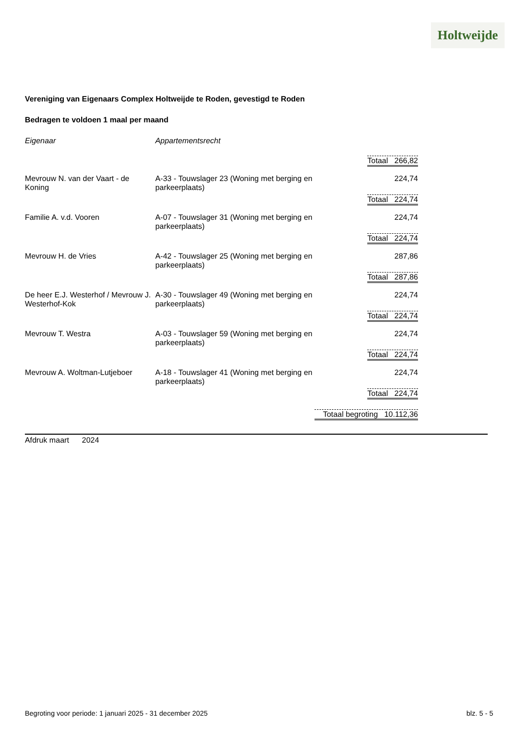Holtweijde
Vereniging van Eigenaars Complex Holtweijde te Roden, gevestigd te Roden
Bedragen te voldoen 1 maal per maand
| Eigenaar | Appartementsrecht | |
| --- | --- | --- |
| | | Totaal 266,82 |
| Mevrouw N. van der Vaart - de Koning | A-33 - Touwslager 23 (Woning met berging en parkeerplaats) | 224,74 |
| | | Totaal 224,74 |
| Familie A. v.d. Vooren | A-07 - Touwslager 31 (Woning met berging en parkeerplaats) | 224,74 |
| | | Totaal 224,74 |
| Mevrouw H. de Vries | A-42 - Touwslager 25 (Woning met berging en parkeerplaats) | 287,86 |
| | | Totaal 287,86 |
| De heer E.J. Westerhof / Mevrouw J. Westerhof-Kok | A-30 - Touwslager 49 (Woning met berging en parkeerplaats) | 224,74 |
| | | Totaal 224,74 |
| Mevrouw T. Westra | A-03 - Touwslager 59 (Woning met berging en parkeerplaats) | 224,74 |
| | | Totaal 224,74 |
| Mevrouw A. Woltman-Lutjeboer | A-18 - Touwslager 41 (Woning met berging en parkeerplaats) | 224,74 |
| | | Totaal 224,74 |
| | Totaal begroting 10.112,36 | |
Afdruk maart 2024
Begroting voor periode: 1 januari 2025 - 31 december 2025 blz. 5 - 5